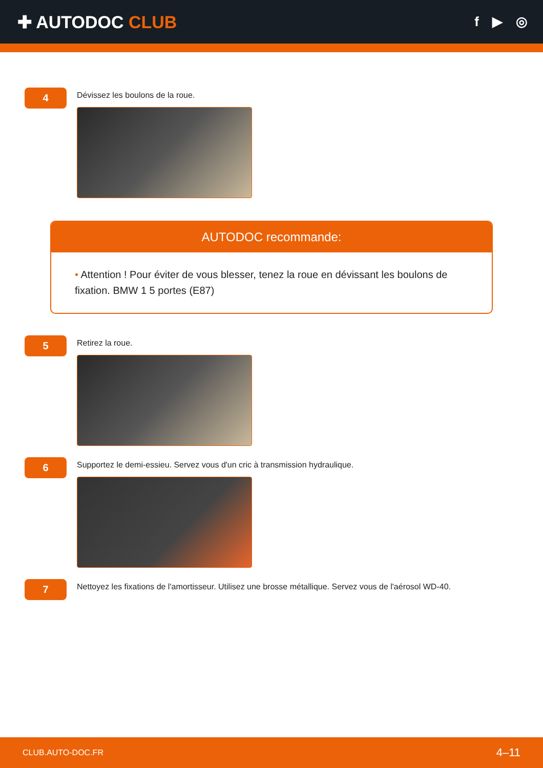✚ AUTODOC CLUB
f ▶ ◎
4
Dévissez les boulons de la roue.
AUTODOC recommande:
• Attention ! Pour éviter de vous blesser, tenez la roue en dévissant les boulons de fixation. BMW 1 5 portes (E87)
5
Retirez la roue.
6
Supportez le demi-essieu. Servez vous d'un cric à transmission hydraulique.
7
Nettoyez les fixations de l'amortisseur. Utilisez une brosse métallique. Servez vous de l'aérosol WD-40.
CLUB.AUTO-DOC.FR 4–11